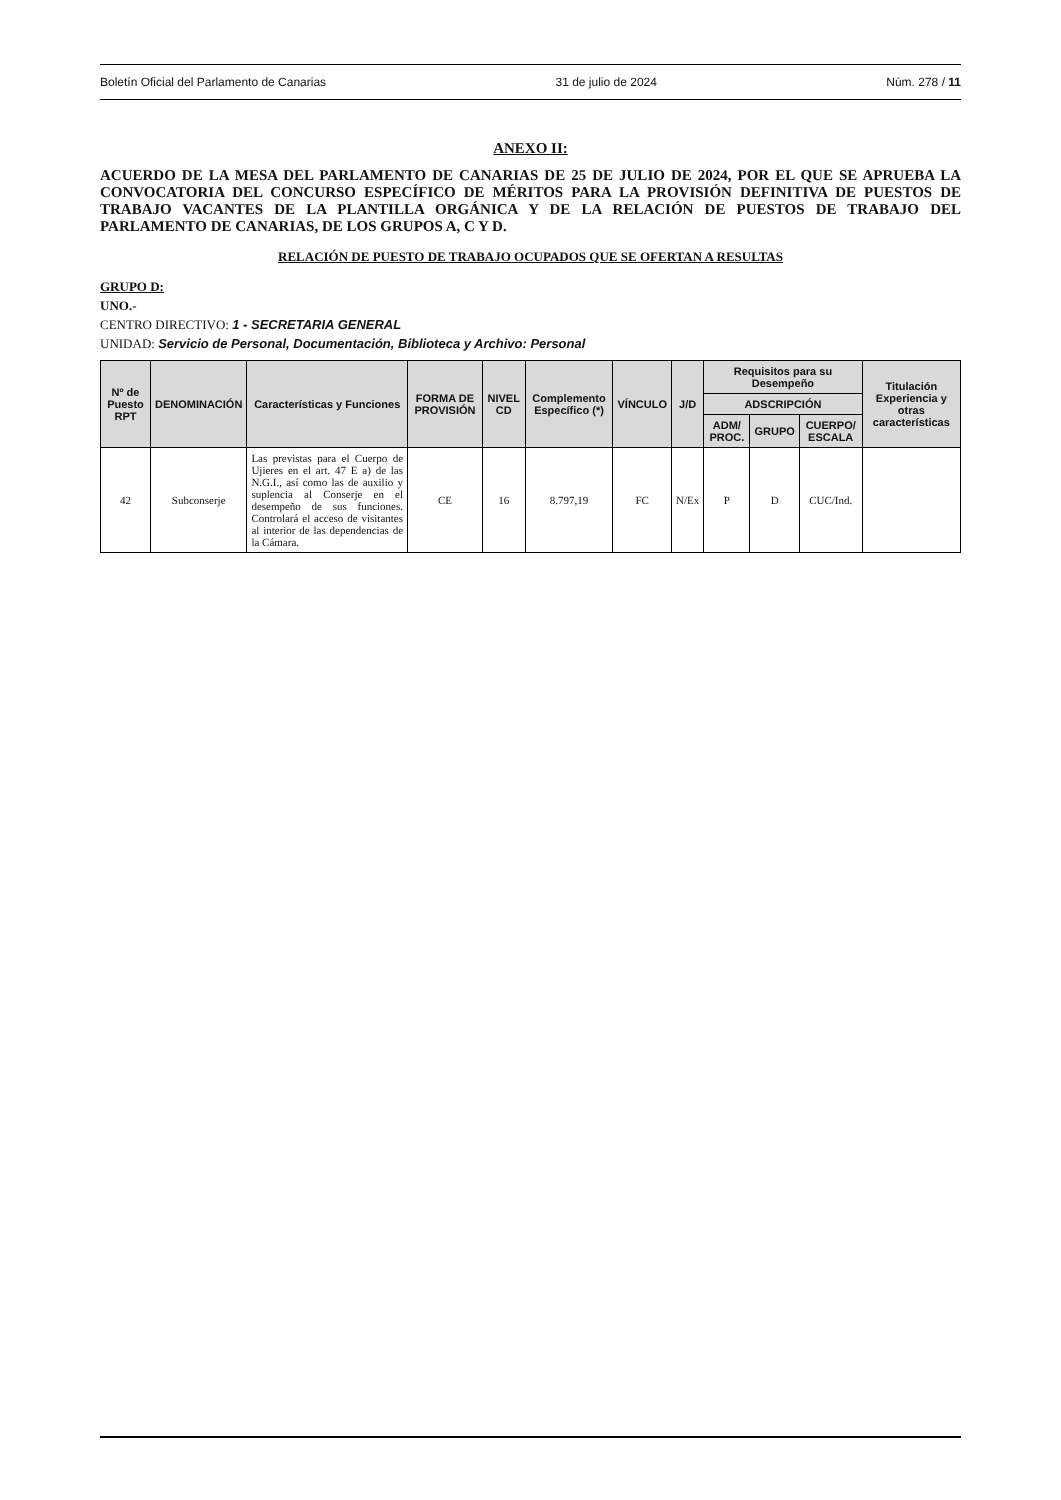Boletín Oficial del Parlamento de Canarias 31 de julio de 2024 Núm. 278 / 11
ANEXO II:
ACUERDO DE LA MESA DEL PARLAMENTO DE CANARIAS DE 25 DE JULIO DE 2024, POR EL QUE SE APRUEBA LA CONVOCATORIA DEL CONCURSO ESPECÍFICO DE MÉRITOS PARA LA PROVISIÓN DEFINITIVA DE PUESTOS DE TRABAJO VACANTES DE LA PLANTILLA ORGÁNICA Y DE LA RELACIÓN DE PUESTOS DE TRABAJO DEL PARLAMENTO DE CANARIAS, DE LOS GRUPOS A, C Y D.
RELACIÓN DE PUESTO DE TRABAJO OCUPADOS QUE SE OFERTAN A RESULTAS
GRUPO D:
UNO.-
CENTRO DIRECTIVO: 1 - SECRETARIA GENERAL
UNIDAD: Servicio de Personal, Documentación, Biblioteca y Archivo: Personal
| Nº de Puesto RPT | DENOMINACIÓN | Características y Funciones | FORMA DE PROVISIÓN | NIVEL CD | Complemento Específico (*) | VÍNCULO | J/D | Requisitos para su Desempeño | | | Titulación Experiencia y otras características |
| --- | --- | --- | --- | --- | --- | --- | --- | --- | --- | --- | --- |
| | | | | | | | | ADSCRIPCIÓN | | | |
| | | | | | | | | ADM/ PROC. | GRUPO | CUERPO/ ESCALA | |
| 42 | Subconserje | Las previstas para el Cuerpo de Ujieres en el art. 47 E a) de las N.G.I., así como las de auxilio y suplencia al Conserje en el desempeño de sus funciones. Controlará el acceso de visitantes al interior de las dependencias de la Cámara. | CE | 16 | 8.797,19 | FC | N/Ex | P | D | CUC/Ind. | |